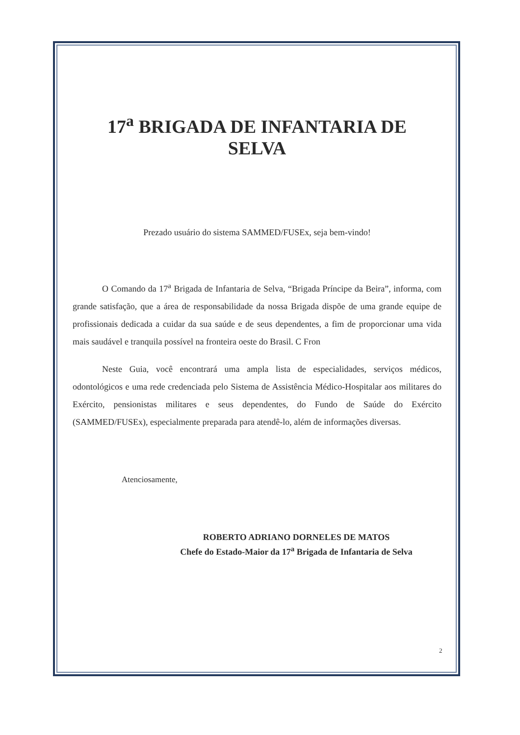17<sup>a</sup> BRIGADA DE INFANTARIA DE
SELVA
Prezado usuário do sistema SAMMED/FUSEx, seja bem-vindo!
O Comando da 17<sup>a</sup> Brigada de Infantaria de Selva, “Brigada Príncipe da Beira”, informa, com grande satisfação, que a área de responsabilidade da nossa Brigada dispõe de uma grande equipe de profissionais dedicada a cuidar da sua saúde e de seus dependentes, a fim de proporcionar uma vida mais saudável e tranquila possível na fronteira oeste do Brasil. C Fron
Neste Guia, você encontrará uma ampla lista de especialidades, serviços médicos, odontológicos e uma rede credenciada pelo Sistema de Assistência Médico-Hospitalar aos militares do Exército, pensionistas militares e seus dependentes, do Fundo de Saúde do Exército (SAMMED/FUSEx), especialmente preparada para atendê-lo, além de informações diversas.
Atenciosamente,
ROBERTO ADRIANO DORNELES DE MATOS
Chefe do Estado-Maior da 17<sup>a</sup> Brigada de Infantaria de Selva
2